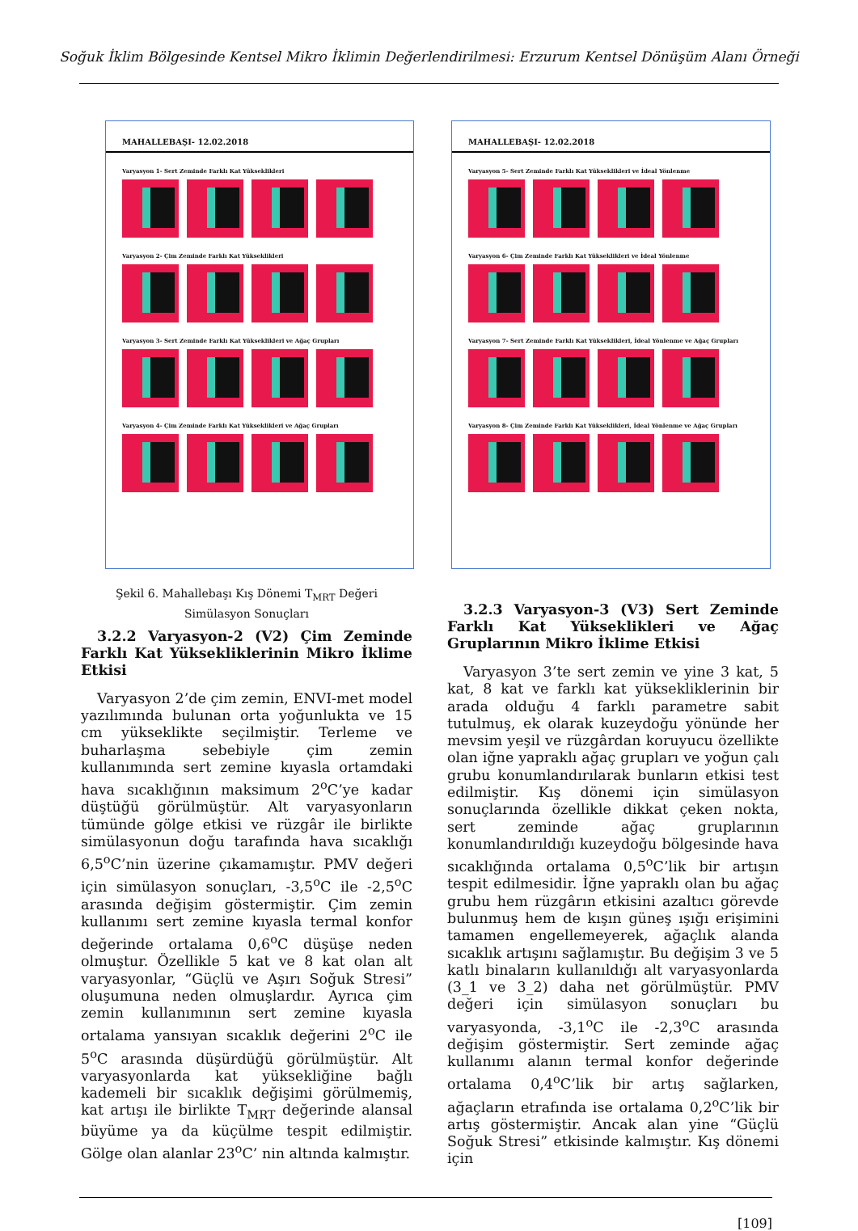Soğuk İklim Bölgesinde Kentsel Mikro İklimin Değerlendirilmesi: Erzurum Kentsel Dönüşüm Alanı Örneği
MAHALLEBAŞI- 12.02.2018
Varyasyon 1- Sert Zeminde Farklı Kat Yükseklikleri
Varyasyon 2- Çim Zeminde Farklı Kat Yükseklikleri
Varyasyon 3- Sert Zeminde Farklı Kat Yükseklikleri ve Ağaç Grupları
Varyasyon 4- Çim Zeminde Farklı Kat Yükseklikleri ve Ağaç Grupları
MAHALLEBAŞI- 12.02.2018
Varyasyon 5- Sert Zeminde Farklı Kat Yükseklikleri ve İdeal Yönlenme
Varyasyon 6- Çim Zeminde Farklı Kat Yükseklikleri ve İdeal Yönlenme
Varyasyon 7- Sert Zeminde Farklı Kat Yükseklikleri, İdeal Yönlenme ve Ağaç Grupları
Varyasyon 8- Çim Zeminde Farklı Kat Yükseklikleri, İdeal Yönlenme ve Ağaç Grupları
Şekil 6. Mahallebaşı Kış Dönemi T<sub>MRT</sub> Değeri
Simülasyon Sonuçları
3.2.2 Varyasyon-2 (V2) Çim Zeminde Farklı Kat Yüksekliklerinin Mikro İklime Etkisi
Varyasyon 2’de çim zemin, ENVI-met model yazılımında bulunan orta yoğunlukta ve 15 cm yükseklikte seçilmiştir. Terleme ve buharlaşma sebebiyle çim zemin kullanımında sert zemine kıyasla ortamdaki hava sıcaklığının maksimum 2<sup>o</sup>C’ye kadar düştüğü görülmüştür. Alt varyasyonların tümünde gölge etkisi ve rüzgâr ile birlikte simülasyonun doğu tarafında hava sıcaklığı 6,5<sup>o</sup>C’nin üzerine çıkamamıştır. PMV değeri için simülasyon sonuçları, -3,5<sup>o</sup>C ile -2,5<sup>o</sup>C arasında değişim göstermiştir. Çim zemin kullanımı sert zemine kıyasla termal konfor değerinde ortalama 0,6<sup>o</sup>C düşüşe neden olmuştur. Özellikle 5 kat ve 8 kat olan alt varyasyonlar, “Güçlü ve Aşırı Soğuk Stresi” oluşumuna neden olmuşlardır. Ayrıca çim zemin kullanımının sert zemine kıyasla ortalama yansıyan sıcaklık değerini 2<sup>o</sup>C ile 5<sup>o</sup>C arasında düşürdüğü görülmüştür. Alt varyasyonlarda kat yüksekliğine bağlı kademeli bir sıcaklık değişimi görülmemiş, kat artışı ile birlikte T<sub>MRT</sub> değerinde alansal büyüme ya da küçülme tespit edilmiştir. Gölge olan alanlar 23<sup>o</sup>C’ nin altında kalmıştır.
3.2.3 Varyasyon-3 (V3) Sert Zeminde Farklı Kat Yükseklikleri ve Ağaç Gruplarının Mikro İklime Etkisi
Varyasyon 3’te sert zemin ve yine 3 kat, 5 kat, 8 kat ve farklı kat yüksekliklerinin bir arada olduğu 4 farklı parametre sabit tutulmuş, ek olarak kuzeydoğu yönünde her mevsim yeşil ve rüzgârdan koruyucu özellikte olan iğne yapraklı ağaç grupları ve yoğun çalı grubu konumlandırılarak bunların etkisi test edilmiştir. Kış dönemi için simülasyon sonuçlarında özellikle dikkat çeken nokta, sert zeminde ağaç gruplarının konumlandırıldığı kuzeydoğu bölgesinde hava sıcaklığında ortalama 0,5<sup>o</sup>C’lik bir artışın tespit edilmesidir. İğne yapraklı olan bu ağaç grubu hem rüzgârın etkisini azaltıcı görevde bulunmuş hem de kışın güneş ışığı erişimini tamamen engellemeyerek, ağaçlık alanda sıcaklık artışını sağlamıştır. Bu değişim 3 ve 5 katlı binaların kullanıldığı alt varyasyonlarda (3_1 ve 3_2) daha net görülmüştür. PMV değeri için simülasyon sonuçları bu varyasyonda, -3,1<sup>o</sup>C ile -2,3<sup>o</sup>C arasında değişim göstermiştir. Sert zeminde ağaç kullanımı alanın termal konfor değerinde ortalama 0,4<sup>o</sup>C’lik bir artış sağlarken, ağaçların etrafında ise ortalama 0,2<sup>o</sup>C’lik bir artış göstermiştir. Ancak alan yine “Güçlü Soğuk Stresi” etkisinde kalmıştır. Kış dönemi için
[109]